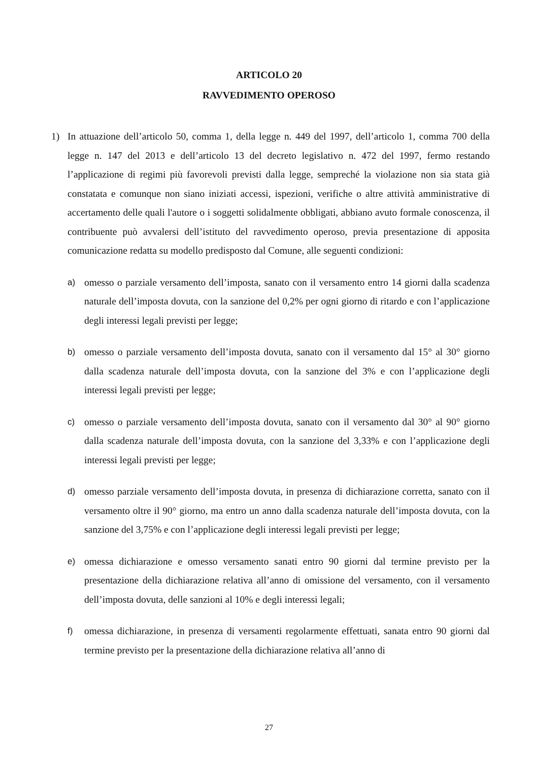ARTICOLO 20
RAVVEDIMENTO OPEROSO
1) In attuazione dell’articolo 50, comma 1, della legge n. 449 del 1997, dell’articolo 1, comma 700 della legge n. 147 del 2013 e dell’articolo 13 del decreto legislativo n. 472 del 1997, fermo restando l’applicazione di regimi più favorevoli previsti dalla legge, sempreché la violazione non sia stata già constatata e comunque non siano iniziati accessi, ispezioni, verifiche o altre attività amministrative di accertamento delle quali l'autore o i soggetti solidalmente obbligati, abbiano avuto formale conoscenza, il contribuente può avvalersi dell’istituto del ravvedimento operoso, previa presentazione di apposita comunicazione redatta su modello predisposto dal Comune, alle seguenti condizioni:
a) omesso o parziale versamento dell’imposta, sanato con il versamento entro 14 giorni dalla scadenza naturale dell’imposta dovuta, con la sanzione del 0,2% per ogni giorno di ritardo e con l’applicazione degli interessi legali previsti per legge;
b) omesso o parziale versamento dell’imposta dovuta, sanato con il versamento dal 15° al 30° giorno dalla scadenza naturale dell’imposta dovuta, con la sanzione del 3% e con l’applicazione degli interessi legali previsti per legge;
c) omesso o parziale versamento dell’imposta dovuta, sanato con il versamento dal 30° al 90° giorno dalla scadenza naturale dell’imposta dovuta, con la sanzione del 3,33% e con l’applicazione degli interessi legali previsti per legge;
d) omesso parziale versamento dell’imposta dovuta, in presenza di dichiarazione corretta, sanato con il versamento oltre il 90° giorno, ma entro un anno dalla scadenza naturale dell’imposta dovuta, con la sanzione del 3,75% e con l’applicazione degli interessi legali previsti per legge;
e) omessa dichiarazione e omesso versamento sanati entro 90 giorni dal termine previsto per la presentazione della dichiarazione relativa all’anno di omissione del versamento, con il versamento dell’imposta dovuta, delle sanzioni al 10% e degli interessi legali;
f) omessa dichiarazione, in presenza di versamenti regolarmente effettuati, sanata entro 90 giorni dal termine previsto per la presentazione della dichiarazione relativa all’anno di
27